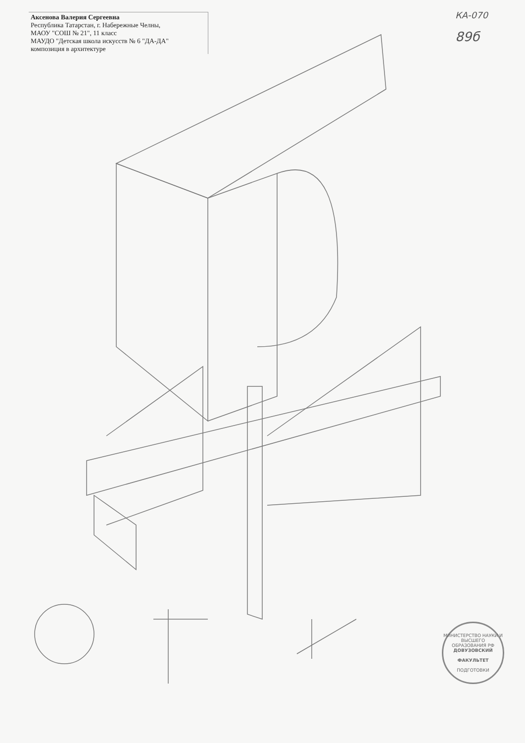Аксенова Валерия Сергеевна
Республика Татарстан, г. Набережные Челны,
МАОУ "СОШ № 21", 11 класс
МАУДО "Детская школа искусств № 6 "ДА-ДА"
композиция в архитектуре
КА-070
89б
МИНИСТЕРСТВО НАУКИ И ВЫСШЕГО ОБРАЗОВАНИЯ РФ
ДОВУЗОВСКИЙ
ФАКУЛЬТЕТ
ПОДГОТОВКИ